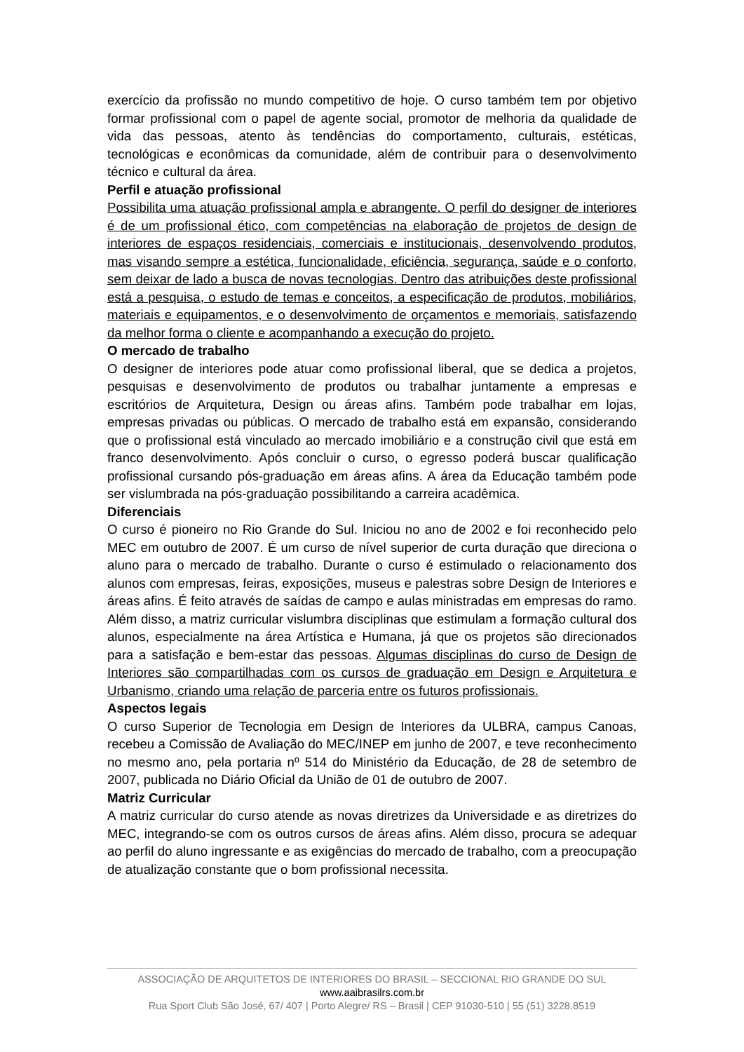exercício da profissão no mundo competitivo de hoje. O curso também tem por objetivo formar profissional com o papel de agente social, promotor de melhoria da qualidade de vida das pessoas, atento às tendências do comportamento, culturais, estéticas, tecnológicas e econômicas da comunidade, além de contribuir para o desenvolvimento técnico e cultural da área.
Perfil e atuação profissional
Possibilita uma atuação profissional ampla e abrangente. O perfil do designer de interiores é de um profissional ético, com competências na elaboração de projetos de design de interiores de espaços residenciais, comerciais e institucionais, desenvolvendo produtos, mas visando sempre a estética, funcionalidade, eficiência, segurança, saúde e o conforto, sem deixar de lado a busca de novas tecnologias. Dentro das atribuições deste profissional está a pesquisa, o estudo de temas e conceitos, a especificação de produtos, mobiliários, materiais e equipamentos, e o desenvolvimento de orçamentos e memoriais, satisfazendo da melhor forma o cliente e acompanhando a execução do projeto.
O mercado de trabalho
O designer de interiores pode atuar como profissional liberal, que se dedica a projetos, pesquisas e desenvolvimento de produtos ou trabalhar juntamente a empresas e escritórios de Arquitetura, Design ou áreas afins. Também pode trabalhar em lojas, empresas privadas ou públicas. O mercado de trabalho está em expansão, considerando que o profissional está vinculado ao mercado imobiliário e a construção civil que está em franco desenvolvimento. Após concluir o curso, o egresso poderá buscar qualificação profissional cursando pós-graduação em áreas afins. A área da Educação também pode ser vislumbrada na pós-graduação possibilitando a carreira acadêmica.
Diferenciais
O curso é pioneiro no Rio Grande do Sul. Iniciou no ano de 2002 e foi reconhecido pelo MEC em outubro de 2007. É um curso de nível superior de curta duração que direciona o aluno para o mercado de trabalho. Durante o curso é estimulado o relacionamento dos alunos com empresas, feiras, exposições, museus e palestras sobre Design de Interiores e áreas afins. É feito através de saídas de campo e aulas ministradas em empresas do ramo. Além disso, a matriz curricular vislumbra disciplinas que estimulam a formação cultural dos alunos, especialmente na área Artística e Humana, já que os projetos são direcionados para a satisfação e bem-estar das pessoas. Algumas disciplinas do curso de Design de Interiores são compartilhadas com os cursos de graduação em Design e Arquitetura e Urbanismo, criando uma relação de parceria entre os futuros profissionais.
Aspectos legais
O curso Superior de Tecnologia em Design de Interiores da ULBRA, campus Canoas, recebeu a Comissão de Avaliação do MEC/INEP em junho de 2007, e teve reconhecimento no mesmo ano, pela portaria nº 514 do Ministério da Educação, de 28 de setembro de 2007, publicada no Diário Oficial da União de 01 de outubro de 2007.
Matriz Curricular
A matriz curricular do curso atende as novas diretrizes da Universidade e as diretrizes do MEC, integrando-se com os outros cursos de áreas afins. Além disso, procura se adequar ao perfil do aluno ingressante e as exigências do mercado de trabalho, com a preocupação de atualização constante que o bom profissional necessita.
ASSOCIAÇÃO DE ARQUITETOS DE INTERIORES DO BRASIL – SECCIONAL RIO GRANDE DO SUL
www.aaibrasilrs.com.br
Rua Sport Club São José, 67/ 407 | Porto Alegre/ RS – Brasil | CEP 91030-510 | 55 (51) 3228.8519